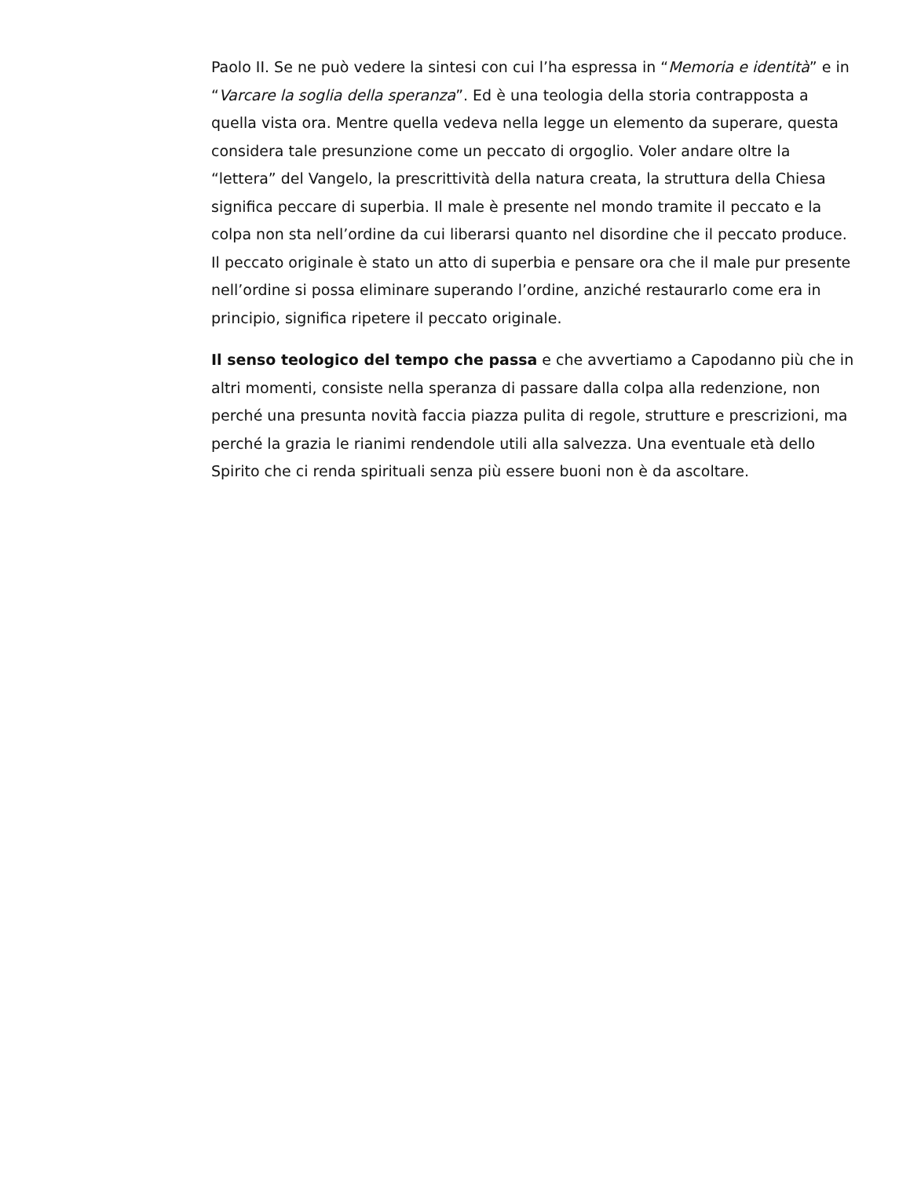Paolo II. Se ne può vedere la sintesi con cui l’ha espressa in “Memoria e identità” e in “Varcare la soglia della speranza”. Ed è una teologia della storia contrapposta a quella vista ora. Mentre quella vedeva nella legge un elemento da superare, questa considera tale presunzione come un peccato di orgoglio. Voler andare oltre la “lettera” del Vangelo, la prescrittività della natura creata, la struttura della Chiesa significa peccare di superbia. Il male è presente nel mondo tramite il peccato e la colpa non sta nell’ordine da cui liberarsi quanto nel disordine che il peccato produce. Il peccato originale è stato un atto di superbia e pensare ora che il male pur presente nell’ordine si possa eliminare superando l’ordine, anziché restaurarlo come era in principio, significa ripetere il peccato originale.
Il senso teologico del tempo che passa e che avvertiamo a Capodanno più che in altri momenti, consiste nella speranza di passare dalla colpa alla redenzione, non perché una presunta novità faccia piazza pulita di regole, strutture e prescrizioni, ma perché la grazia le rianimi rendendole utili alla salvezza. Una eventuale età dello Spirito che ci renda spirituali senza più essere buoni non è da ascoltare.